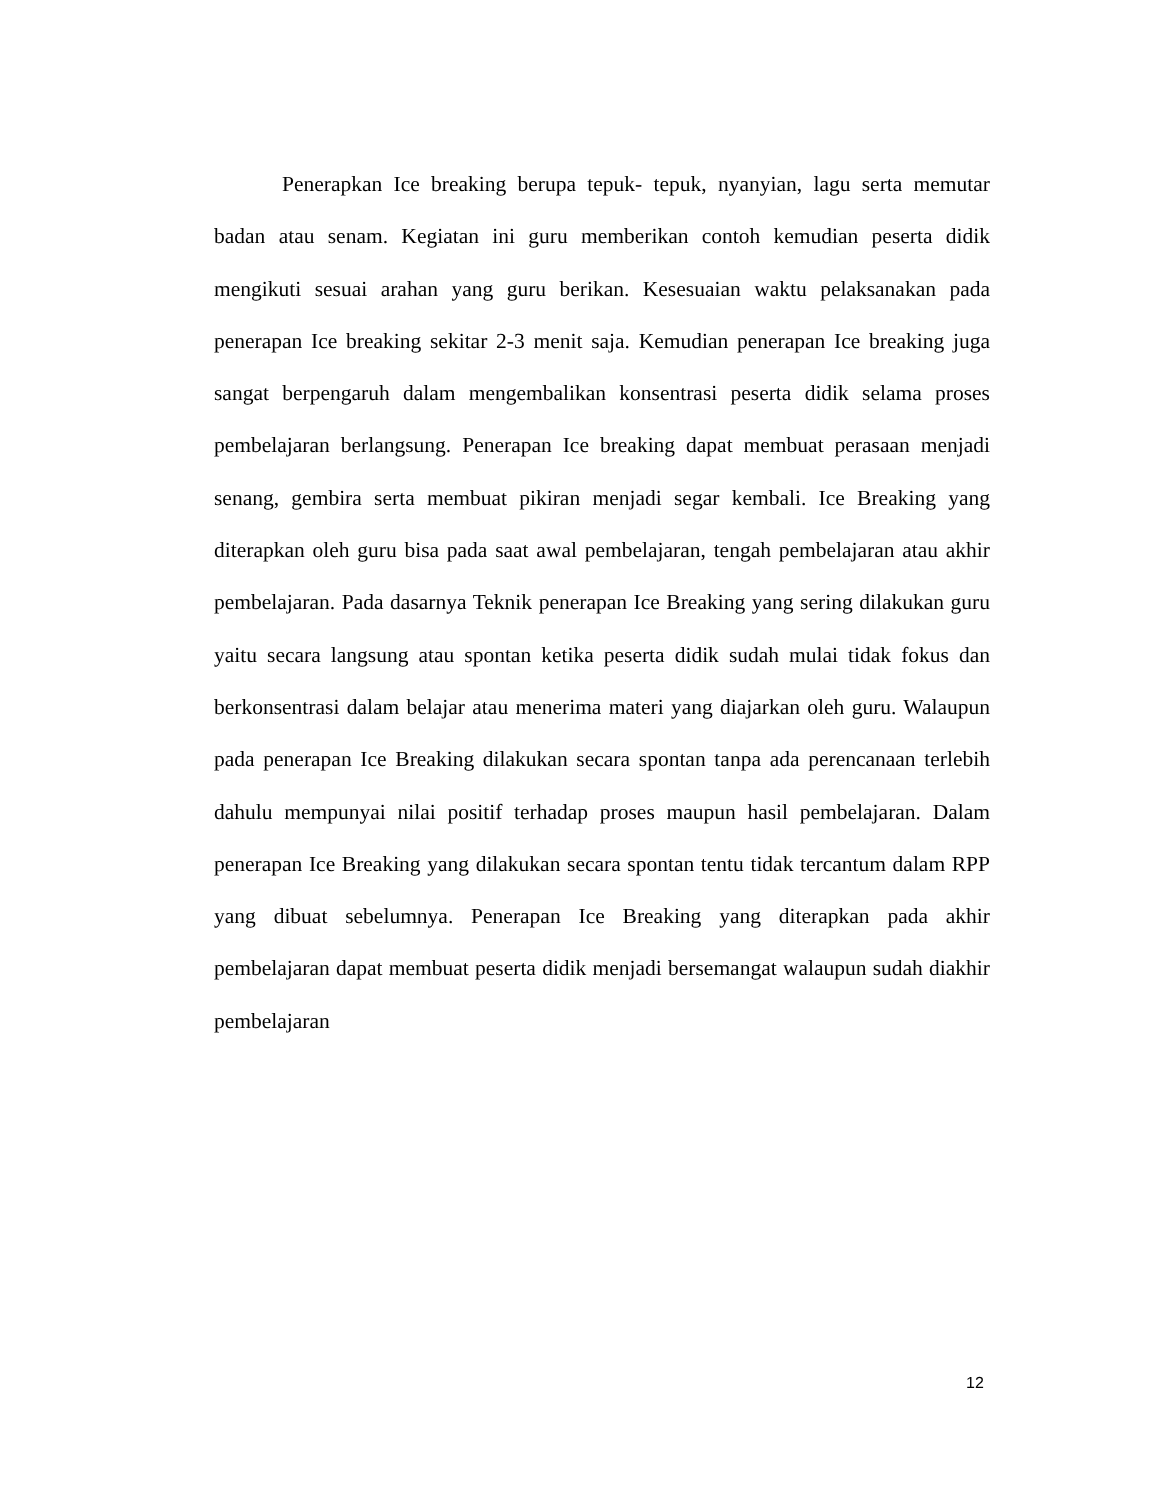Penerapkan Ice breaking berupa tepuk- tepuk, nyanyian, lagu serta memutar badan atau senam. Kegiatan ini guru memberikan contoh kemudian peserta didik mengikuti sesuai arahan yang guru berikan. Kesesuaian waktu pelaksanakan pada penerapan Ice breaking sekitar 2-3 menit saja. Kemudian penerapan Ice breaking juga sangat berpengaruh dalam mengembalikan konsentrasi peserta didik selama proses pembelajaran berlangsung. Penerapan Ice breaking dapat membuat perasaan menjadi senang, gembira serta membuat pikiran menjadi segar kembali. Ice Breaking yang diterapkan oleh guru bisa pada saat awal pembelajaran, tengah pembelajaran atau akhir pembelajaran. Pada dasarnya Teknik penerapan Ice Breaking yang sering dilakukan guru yaitu secara langsung atau spontan ketika peserta didik sudah mulai tidak fokus dan berkonsentrasi dalam belajar atau menerima materi yang diajarkan oleh guru. Walaupun pada penerapan Ice Breaking dilakukan secara spontan tanpa ada perencanaan terlebih dahulu mempunyai nilai positif terhadap proses maupun hasil pembelajaran. Dalam penerapan Ice Breaking yang dilakukan secara spontan tentu tidak tercantum dalam RPP yang dibuat sebelumnya. Penerapan Ice Breaking yang diterapkan pada akhir pembelajaran dapat membuat peserta didik menjadi bersemangat walaupun sudah diakhir pembelajaran
12